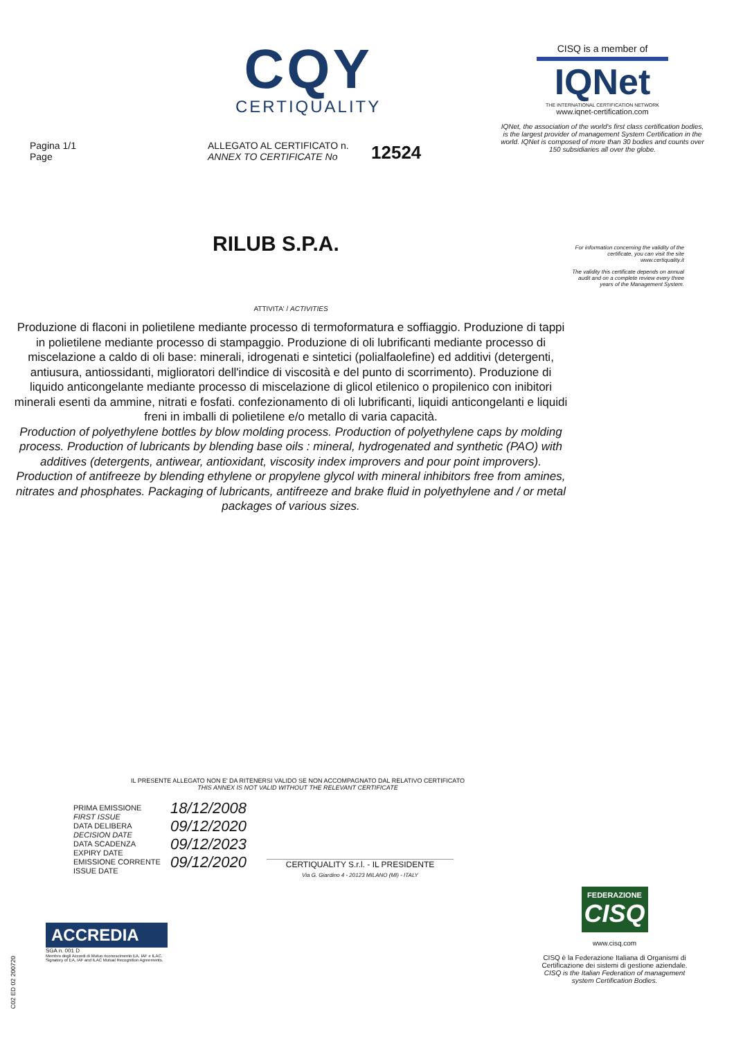CQY
CERTIQUALITY
Pagina 1/1
Page
ALLEGATO AL CERTIFICATO n.
ANNEX TO CERTIFICATE No
12524
CISQ is a member of
IQNet
THE INTERNATIONAL CERTIFICATION NETWORK
www.iqnet-certification.com
IQNet, the association of the world's first class certification bodies, is the largest provider of management System Certification in the world. IQNet is composed of more than 30 bodies and counts over 150 subsidiaries all over the globe.
RILUB S.P.A.
For information concerning the validity of the certificate, you can visit the site www.certiquality.it
The validity this certificate depends on annual audit and on a complete review every three years of the Management System.
ATTIVITA' / ACTIVITIES
Produzione di flaconi in polietilene mediante processo di termoformatura e soffiaggio. Produzione di tappi in polietilene mediante processo di stampaggio. Produzione di oli lubrificanti mediante processo di miscelazione a caldo di oli base: minerali, idrogenati e sintetici (polialfaolefine) ed additivi (detergenti, antiusura, antiossidanti, miglioratori dell'indice di viscosità e del punto di scorrimento). Produzione di liquido anticongelante mediante processo di miscelazione di glicol etilenico o propilenico con inibitori minerali esenti da ammine, nitrati e fosfati. confezionamento di oli lubrificanti, liquidi anticongelanti e liquidi freni in imballi di polietilene e/o metallo di varia capacità.
Production of polyethylene bottles by blow molding process. Production of polyethylene caps by molding process. Production of lubricants by blending base oils : mineral, hydrogenated and synthetic (PAO) with additives (detergents, antiwear, antioxidant, viscosity index improvers and pour point improvers). Production of antifreeze by blending ethylene or propylene glycol with mineral inhibitors free from amines, nitrates and phosphates. Packaging of lubricants, antifreeze and brake fluid in polyethylene and / or metal packages of various sizes.
IL PRESENTE ALLEGATO NON E' DA RITENERSI VALIDO SE NON ACCOMPAGNATO DAL RELATIVO CERTIFICATO
THIS ANNEX IS NOT VALID WITHOUT THE RELEVANT CERTIFICATE
| PRIMA EMISSIONE FIRST ISSUE | 18/12/2008 |
| DATA DELIBERA DECISION DATE | 09/12/2020 |
| DATA SCADENZA EXPIRY DATE | 09/12/2023 |
| EMISSIONE CORRENTE ISSUE DATE | 09/12/2020 |
CERTIQUALITY S.r.l. - IL PRESIDENTE
Via G. Giardino 4 - 20123 MILANO (MI) - ITALY
ACCREDIA
SGA n. 001 D
Membro degli Accordi di Mutuo riconoscimento EA, IAF e ILAC.
Signatory of EA, IAF and ILAC Mutual Recognition Agreements.
C02 ED 02 200720
FEDERAZIONE
CISQ
www.cisq.com
CISQ è la Federazione Italiana di Organismi di Certificazione dei sistemi di gestione aziendale.
CISQ is the Italian Federation of management system Certification Bodies.